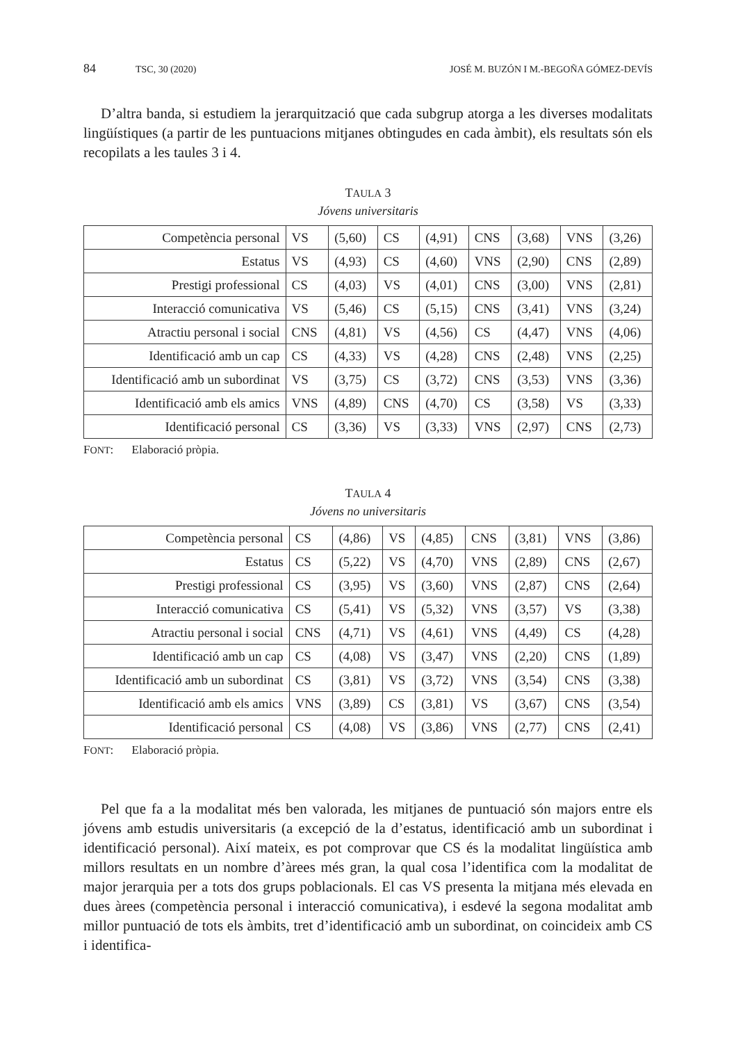84 TSC, 30 (2020) JOSÉ M. BUZÓN I M.-BEGOÑA GÓMEZ-DEVÍS
D’altra banda, si estudiem la jerarquització que cada subgrup atorga a les diverses modalitats lingüístiques (a partir de les puntuacions mitjanes obtingudes en cada àmbit), els resultats són els recopilats a les taules 3 i 4.
TAULA 3
Jóvens universitaris
| Competència personal | VS | (5,60) | CS | (4,91) | CNS | (3,68) | VNS | (3,26) |
| Estatus | VS | (4,93) | CS | (4,60) | VNS | (2,90) | CNS | (2,89) |
| Prestigi professional | CS | (4,03) | VS | (4,01) | CNS | (3,00) | VNS | (2,81) |
| Interacció comunicativa | VS | (5,46) | CS | (5,15) | CNS | (3,41) | VNS | (3,24) |
| Atractiu personal i social | CNS | (4,81) | VS | (4,56) | CS | (4,47) | VNS | (4,06) |
| Identificació amb un cap | CS | (4,33) | VS | (4,28) | CNS | (2,48) | VNS | (2,25) |
| Identificació amb un subordinat | VS | (3,75) | CS | (3,72) | CNS | (3,53) | VNS | (3,36) |
| Identificació amb els amics | VNS | (4,89) | CNS | (4,70) | CS | (3,58) | VS | (3,33) |
| Identificació personal | CS | (3,36) | VS | (3,33) | VNS | (2,97) | CNS | (2,73) |
FONT: Elaboració pròpia.
TAULA 4
Jóvens no universitaris
| Competència personal | CS | (4,86) | VS | (4,85) | CNS | (3,81) | VNS | (3,86) |
| Estatus | CS | (5,22) | VS | (4,70) | VNS | (2,89) | CNS | (2,67) |
| Prestigi professional | CS | (3,95) | VS | (3,60) | VNS | (2,87) | CNS | (2,64) |
| Interacció comunicativa | CS | (5,41) | VS | (5,32) | VNS | (3,57) | VS | (3,38) |
| Atractiu personal i social | CNS | (4,71) | VS | (4,61) | VNS | (4,49) | CS | (4,28) |
| Identificació amb un cap | CS | (4,08) | VS | (3,47) | VNS | (2,20) | CNS | (1,89) |
| Identificació amb un subordinat | CS | (3,81) | VS | (3,72) | VNS | (3,54) | CNS | (3,38) |
| Identificació amb els amics | VNS | (3,89) | CS | (3,81) | VS | (3,67) | CNS | (3,54) |
| Identificació personal | CS | (4,08) | VS | (3,86) | VNS | (2,77) | CNS | (2,41) |
FONT: Elaboració pròpia.
Pel que fa a la modalitat més ben valorada, les mitjanes de puntuació són majors entre els jóvens amb estudis universitaris (a excepció de la d’estatus, identificació amb un subordinat i identificació personal). Així mateix, es pot comprovar que CS és la modalitat lingüística amb millors resultats en un nombre d’àrees més gran, la qual cosa l’identifica com la modalitat de major jerarquia per a tots dos grups poblacionals. El cas VS presenta la mitjana més elevada en dues àrees (competència personal i interacció comunicativa), i esdevé la segona modalitat amb millor puntuació de tots els àmbits, tret d’identificació amb un subordinat, on coincideix amb CS i identifica-